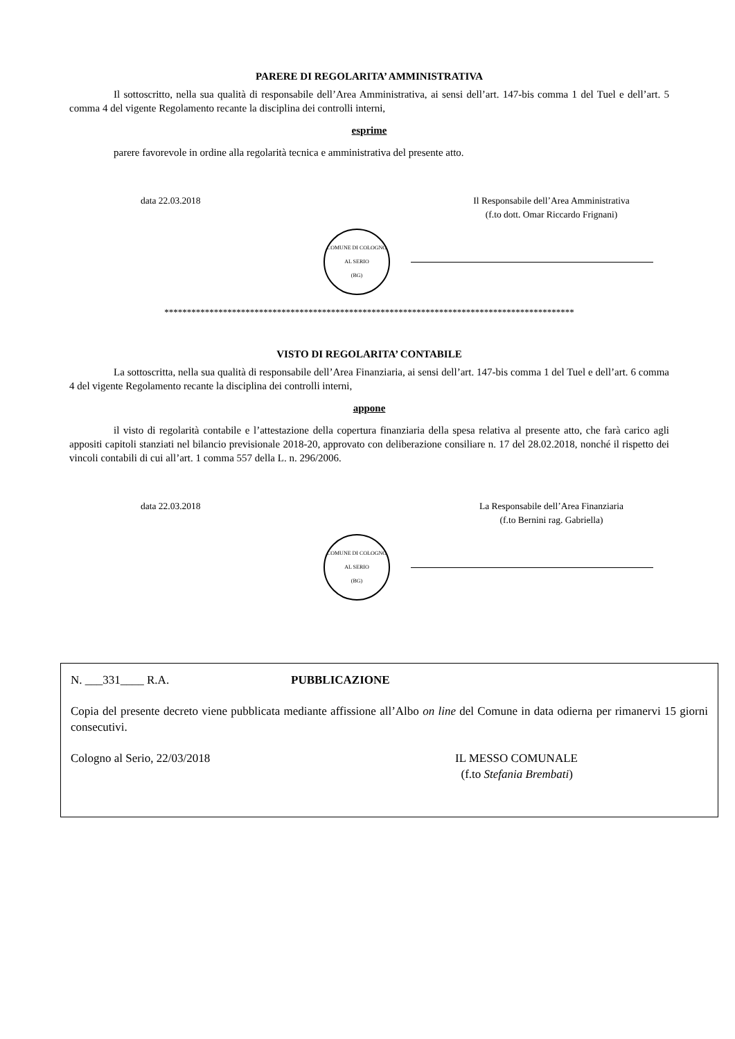PARERE DI REGOLARITA’ AMMINISTRATIVA
Il sottoscritto, nella sua qualità di responsabile dell’Area Amministrativa, ai sensi dell’art. 147-bis comma 1 del Tuel e dell’art. 5 comma 4 del vigente Regolamento recante la disciplina dei controlli interni,
esprime
parere favorevole in ordine alla regolarità tecnica e amministrativa del presente atto.
data 22.03.2018 Il Responsabile dell’Area Amministrativa
(f.to dott. Omar Riccardo Frignani)
COMUNE DI COLOGNO AL SERIO
(BG)
*******************************************************************************************
VISTO DI REGOLARITA’ CONTABILE
La sottoscritta, nella sua qualità di responsabile dell’Area Finanziaria, ai sensi dell’art. 147-bis comma 1 del Tuel e dell’art. 6 comma 4 del vigente Regolamento recante la disciplina dei controlli interni,
appone
il visto di regolarità contabile e l’attestazione della copertura finanziaria della spesa relativa al presente atto, che farà carico agli appositi capitoli stanziati nel bilancio previsionale 2018-20, approvato con deliberazione consiliare n. 17 del 28.02.2018, nonché il rispetto dei vincoli contabili di cui all’art. 1 comma 557 della L. n. 296/2006.
data 22.03.2018 La Responsabile dell’Area Finanziaria
(f.to Bernini rag. Gabriella)
COMUNE DI COLOGNO AL SERIO
(BG)
N. ___331____ R.A. PUBBLICAZIONE
Copia del presente decreto viene pubblicata mediante affissione all’Albo on line del Comune in data odierna per rimanervi 15 giorni consecutivi.
Cologno al Serio, 22/03/2018 IL MESSO COMUNALE
(f.to Stefania Brembati)